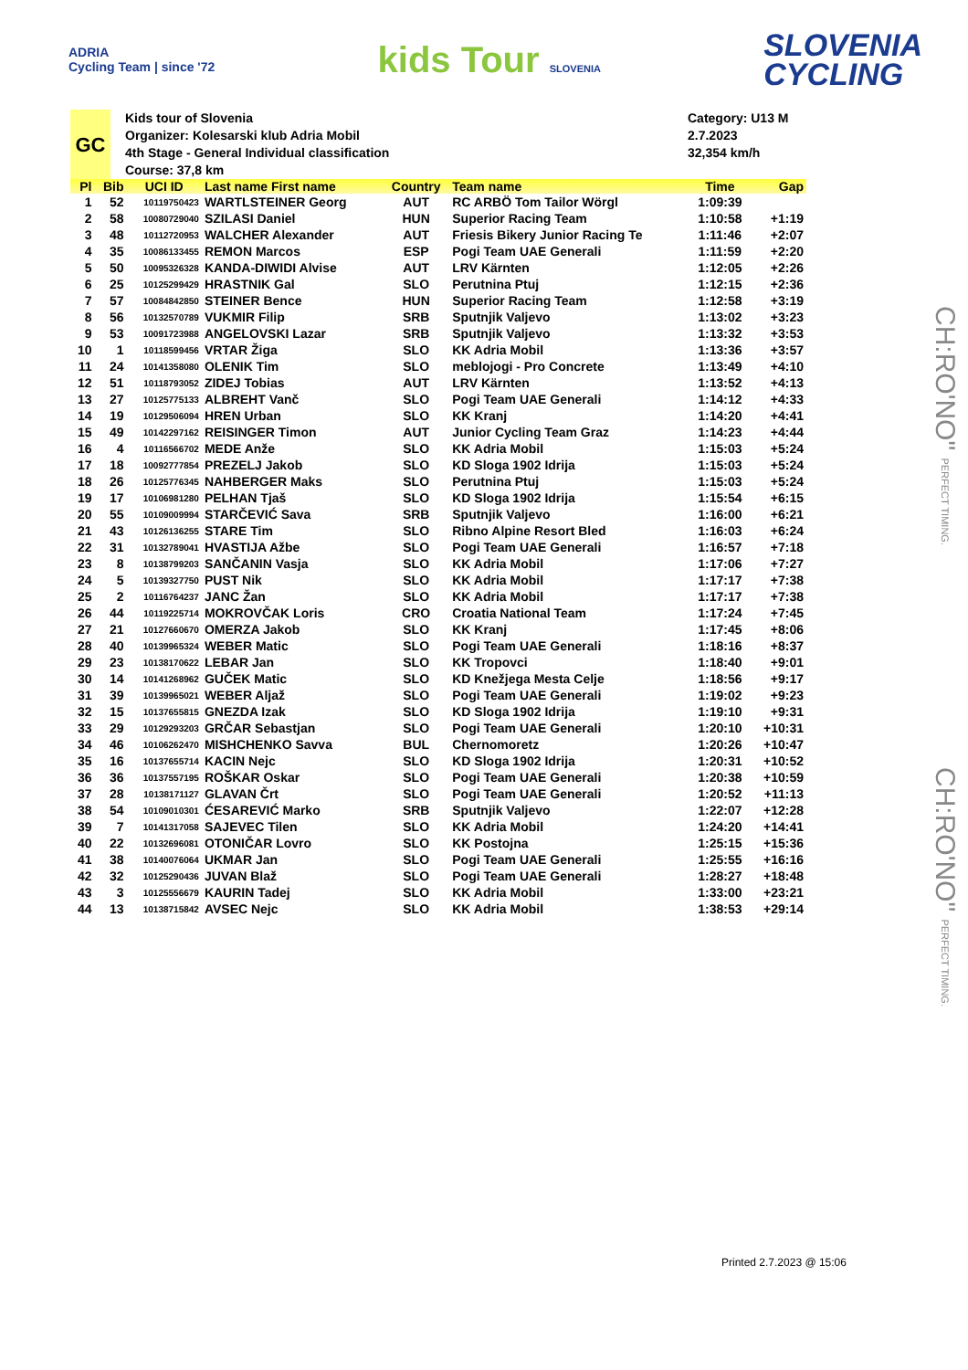ADRIA
Cycling Team | since '72
kids Tour SLOVENIA
SLOVENIA
CYCLING
GC
Kids tour of Slovenia
Organizer: Kolesarski klub Adria Mobil
4th Stage - General Individual classification
Course: 37,8 km
Category: U13 M
2.7.2023
32,354 km/h
| Pl | Bib | UCI ID | Last name First name | Country | Team name | Time | Gap |
| --- | --- | --- | --- | --- | --- | --- | --- |
| 1 | 52 | 10119750423 | WARTLSTEINER Georg | AUT | RC ARBÖ Tom Tailor Wörgl | 1:09:39 | |
| 2 | 58 | 10080729040 | SZILASI Daniel | HUN | Superior Racing Team | 1:10:58 | +1:19 |
| 3 | 48 | 10112720953 | WALCHER Alexander | AUT | Friesis Bikery Junior Racing Te | 1:11:46 | +2:07 |
| 4 | 35 | 10086133455 | REMON Marcos | ESP | Pogi Team UAE Generali | 1:11:59 | +2:20 |
| 5 | 50 | 10095326328 | KANDA-DIWIDI Alvise | AUT | LRV Kärnten | 1:12:05 | +2:26 |
| 6 | 25 | 10125299429 | HRASTNIK Gal | SLO | Perutnina Ptuj | 1:12:15 | +2:36 |
| 7 | 57 | 10084842850 | STEINER Bence | HUN | Superior Racing Team | 1:12:58 | +3:19 |
| 8 | 56 | 10132570789 | VUKMIR Filip | SRB | Sputnjik Valjevo | 1:13:02 | +3:23 |
| 9 | 53 | 10091723988 | ANGELOVSKI Lazar | SRB | Sputnjik Valjevo | 1:13:32 | +3:53 |
| 10 | 1 | 10118599456 | VRTAR Žiga | SLO | KK Adria Mobil | 1:13:36 | +3:57 |
| 11 | 24 | 10141358080 | OLENIK Tim | SLO | meblojogi - Pro Concrete | 1:13:49 | +4:10 |
| 12 | 51 | 10118793052 | ZIDEJ Tobias | AUT | LRV Kärnten | 1:13:52 | +4:13 |
| 13 | 27 | 10125775133 | ALBREHT Vanč | SLO | Pogi Team UAE Generali | 1:14:12 | +4:33 |
| 14 | 19 | 10129506094 | HREN Urban | SLO | KK Kranj | 1:14:20 | +4:41 |
| 15 | 49 | 10142297162 | REISINGER Timon | AUT | Junior Cycling Team Graz | 1:14:23 | +4:44 |
| 16 | 4 | 10116566702 | MEDE Anže | SLO | KK Adria Mobil | 1:15:03 | +5:24 |
| 17 | 18 | 10092777854 | PREZELJ Jakob | SLO | KD Sloga 1902 Idrija | 1:15:03 | +5:24 |
| 18 | 26 | 10125776345 | NAHBERGER Maks | SLO | Perutnina Ptuj | 1:15:03 | +5:24 |
| 19 | 17 | 10106981280 | PELHAN Tjaš | SLO | KD Sloga 1902 Idrija | 1:15:54 | +6:15 |
| 20 | 55 | 10109009994 | STARČEVIĆ Sava | SRB | Sputnjik Valjevo | 1:16:00 | +6:21 |
| 21 | 43 | 10126136255 | STARE Tim | SLO | Ribno Alpine Resort Bled | 1:16:03 | +6:24 |
| 22 | 31 | 10132789041 | HVASTIJA Ažbe | SLO | Pogi Team UAE Generali | 1:16:57 | +7:18 |
| 23 | 8 | 10138799203 | SANČANIN Vasja | SLO | KK Adria Mobil | 1:17:06 | +7:27 |
| 24 | 5 | 10139327750 | PUST Nik | SLO | KK Adria Mobil | 1:17:17 | +7:38 |
| 25 | 2 | 10116764237 | JANC Žan | SLO | KK Adria Mobil | 1:17:17 | +7:38 |
| 26 | 44 | 10119225714 | MOKROVČAK Loris | CRO | Croatia National Team | 1:17:24 | +7:45 |
| 27 | 21 | 10127660670 | OMERZA Jakob | SLO | KK Kranj | 1:17:45 | +8:06 |
| 28 | 40 | 10139965324 | WEBER Matic | SLO | Pogi Team UAE Generali | 1:18:16 | +8:37 |
| 29 | 23 | 10138170622 | LEBAR Jan | SLO | KK Tropovci | 1:18:40 | +9:01 |
| 30 | 14 | 10141268962 | GUČEK Matic | SLO | KD Knežjega Mesta Celje | 1:18:56 | +9:17 |
| 31 | 39 | 10139965021 | WEBER Aljaž | SLO | Pogi Team UAE Generali | 1:19:02 | +9:23 |
| 32 | 15 | 10137655815 | GNEZDA Izak | SLO | KD Sloga 1902 Idrija | 1:19:10 | +9:31 |
| 33 | 29 | 10129293203 | GRČAR Sebastjan | SLO | Pogi Team UAE Generali | 1:20:10 | +10:31 |
| 34 | 46 | 10106262470 | MISHCHENKO Savva | BUL | Chernomoretz | 1:20:26 | +10:47 |
| 35 | 16 | 10137655714 | KACIN Nejc | SLO | KD Sloga 1902 Idrija | 1:20:31 | +10:52 |
| 36 | 36 | 10137557195 | ROŠKAR Oskar | SLO | Pogi Team UAE Generali | 1:20:38 | +10:59 |
| 37 | 28 | 10138171127 | GLAVAN Črt | SLO | Pogi Team UAE Generali | 1:20:52 | +11:13 |
| 38 | 54 | 10109010301 | ĆESAREVIĆ Marko | SRB | Sputnjik Valjevo | 1:22:07 | +12:28 |
| 39 | 7 | 10141317058 | SAJEVEC Tilen | SLO | KK Adria Mobil | 1:24:20 | +14:41 |
| 40 | 22 | 10132696081 | OTONIČAR Lovro | SLO | KK Postojna | 1:25:15 | +15:36 |
| 41 | 38 | 10140076064 | UKMAR Jan | SLO | Pogi Team UAE Generali | 1:25:55 | +16:16 |
| 42 | 32 | 10125290436 | JUVAN Blaž | SLO | Pogi Team UAE Generali | 1:28:27 | +18:48 |
| 43 | 3 | 10125556679 | KAURIN Tadej | SLO | KK Adria Mobil | 1:33:00 | +23:21 |
| 44 | 13 | 10138715842 | AVSEC Nejc | SLO | KK Adria Mobil | 1:38:53 | +29:14 |
CH:RO'NO" PERFECT TIMING.
CH:RO'NO" PERFECT TIMING.
Printed 2.7.2023 @ 15:06